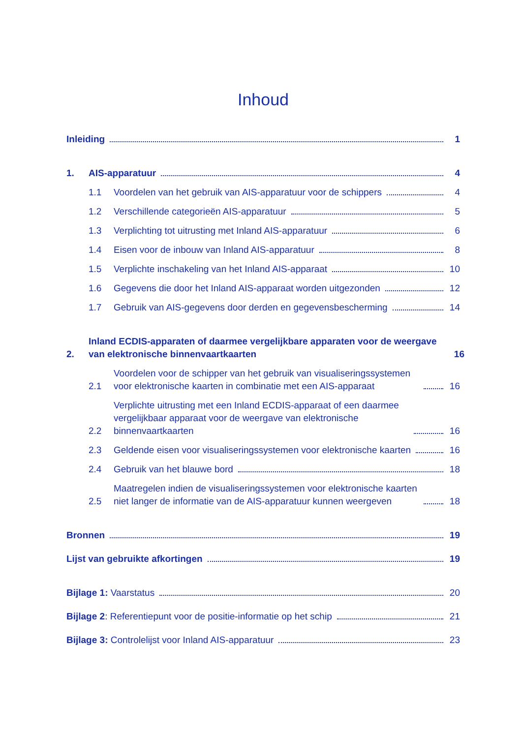Inhoud
Inleiding 1
1. AIS-apparatuur 4
1.1 Voordelen van het gebruik van AIS-apparatuur voor de schippers 4
1.2 Verschillende categorieën AIS-apparatuur 5
1.3 Verplichting tot uitrusting met Inland AIS-apparatuur 6
1.4 Eisen voor de inbouw van Inland AIS-apparatuur 8
1.5 Verplichte inschakeling van het Inland AIS-apparaat 10
1.6 Gegevens die door het Inland AIS-apparaat worden uitgezonden 12
1.7 Gebruik van AIS-gegevens door derden en gegevensbescherming 14
2. Inland ECDIS-apparaten of daarmee vergelijkbare apparaten voor de weergave van elektronische binnenvaartkaarten 16
2.1 Voordelen voor de schipper van het gebruik van visualiseringssystemen voor elektronische kaarten in combinatie met een AIS-apparaat 16
2.2 Verplichte uitrusting met een Inland ECDIS-apparaat of een daarmee vergelijkbaar apparaat voor de weergave van elektronische binnenvaartkaarten 16
2.3 Geldende eisen voor visualiseringssystemen voor elektronische kaarten 16
2.4 Gebruik van het blauwe bord 18
2.5 Maatregelen indien de visualiseringssystemen voor elektronische kaarten niet langer de informatie van de AIS-apparatuur kunnen weergeven 18
Bronnen 19
Lijst van gebruikte afkortingen 19
Bijlage 1: Vaarstatus 20
Bijlage 2: Referentiepunt voor de positie-informatie op het schip 21
Bijlage 3: Controlelijst voor Inland AIS-apparatuur 23